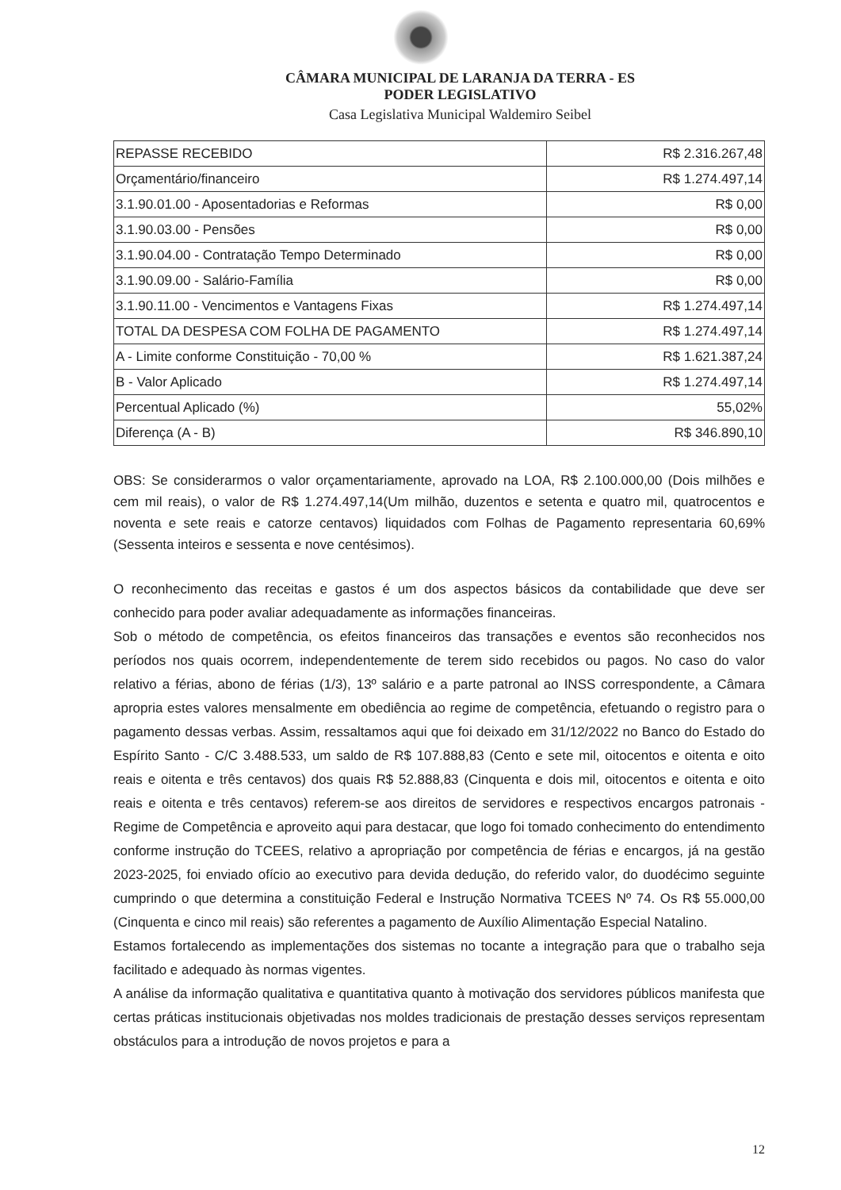CÂMARA MUNICIPAL DE LARANJA DA TERRA - ES
PODER LEGISLATIVO
Casa Legislativa Municipal Waldemiro Seibel
| REPASSE RECEBIDO | R$ 2.316.267,48 |
| Orçamentário/financeiro | R$ 1.274.497,14 |
| 3.1.90.01.00 - Aposentadorias e Reformas | R$ 0,00 |
| 3.1.90.03.00 - Pensões | R$ 0,00 |
| 3.1.90.04.00 - Contratação Tempo Determinado | R$ 0,00 |
| 3.1.90.09.00 - Salário-Família | R$ 0,00 |
| 3.1.90.11.00 - Vencimentos e Vantagens Fixas | R$ 1.274.497,14 |
| TOTAL DA DESPESA COM FOLHA DE PAGAMENTO | R$ 1.274.497,14 |
| A - Limite conforme Constituição - 70,00 % | R$ 1.621.387,24 |
| B - Valor Aplicado | R$ 1.274.497,14 |
| Percentual Aplicado (%) | 55,02% |
| Diferença (A - B) | R$ 346.890,10 |
OBS: Se considerarmos o valor orçamentariamente, aprovado na LOA, R$ 2.100.000,00 (Dois milhões e cem mil reais), o valor de R$ 1.274.497,14(Um milhão, duzentos e setenta e quatro mil, quatrocentos e noventa e sete reais e catorze centavos) liquidados com Folhas de Pagamento representaria 60,69% (Sessenta inteiros e sessenta e nove centésimos).
O reconhecimento das receitas e gastos é um dos aspectos básicos da contabilidade que deve ser conhecido para poder avaliar adequadamente as informações financeiras.
Sob o método de competência, os efeitos financeiros das transações e eventos são reconhecidos nos períodos nos quais ocorrem, independentemente de terem sido recebidos ou pagos. No caso do valor relativo a férias, abono de férias (1/3), 13º salário e a parte patronal ao INSS correspondente, a Câmara apropria estes valores mensalmente em obediência ao regime de competência, efetuando o registro para o pagamento dessas verbas. Assim, ressaltamos aqui que foi deixado em 31/12/2022 no Banco do Estado do Espírito Santo - C/C 3.488.533, um saldo de R$ 107.888,83 (Cento e sete mil, oitocentos e oitenta e oito reais e oitenta e três centavos) dos quais R$ 52.888,83 (Cinquenta e dois mil, oitocentos e oitenta e oito reais e oitenta e três centavos) referem-se aos direitos de servidores e respectivos encargos patronais - Regime de Competência e aproveito aqui para destacar, que logo foi tomado conhecimento do entendimento conforme instrução do TCEES, relativo a apropriação por competência de férias e encargos, já na gestão 2023-2025, foi enviado ofício ao executivo para devida dedução, do referido valor, do duodécimo seguinte cumprindo o que determina a constituição Federal e Instrução Normativa TCEES Nº 74. Os R$ 55.000,00 (Cinquenta e cinco mil reais) são referentes a pagamento de Auxílio Alimentação Especial Natalino.
Estamos fortalecendo as implementações dos sistemas no tocante a integração para que o trabalho seja facilitado e adequado às normas vigentes.
A análise da informação qualitativa e quantitativa quanto à motivação dos servidores públicos manifesta que certas práticas institucionais objetivadas nos moldes tradicionais de prestação desses serviços representam obstáculos para a introdução de novos projetos e para a
12